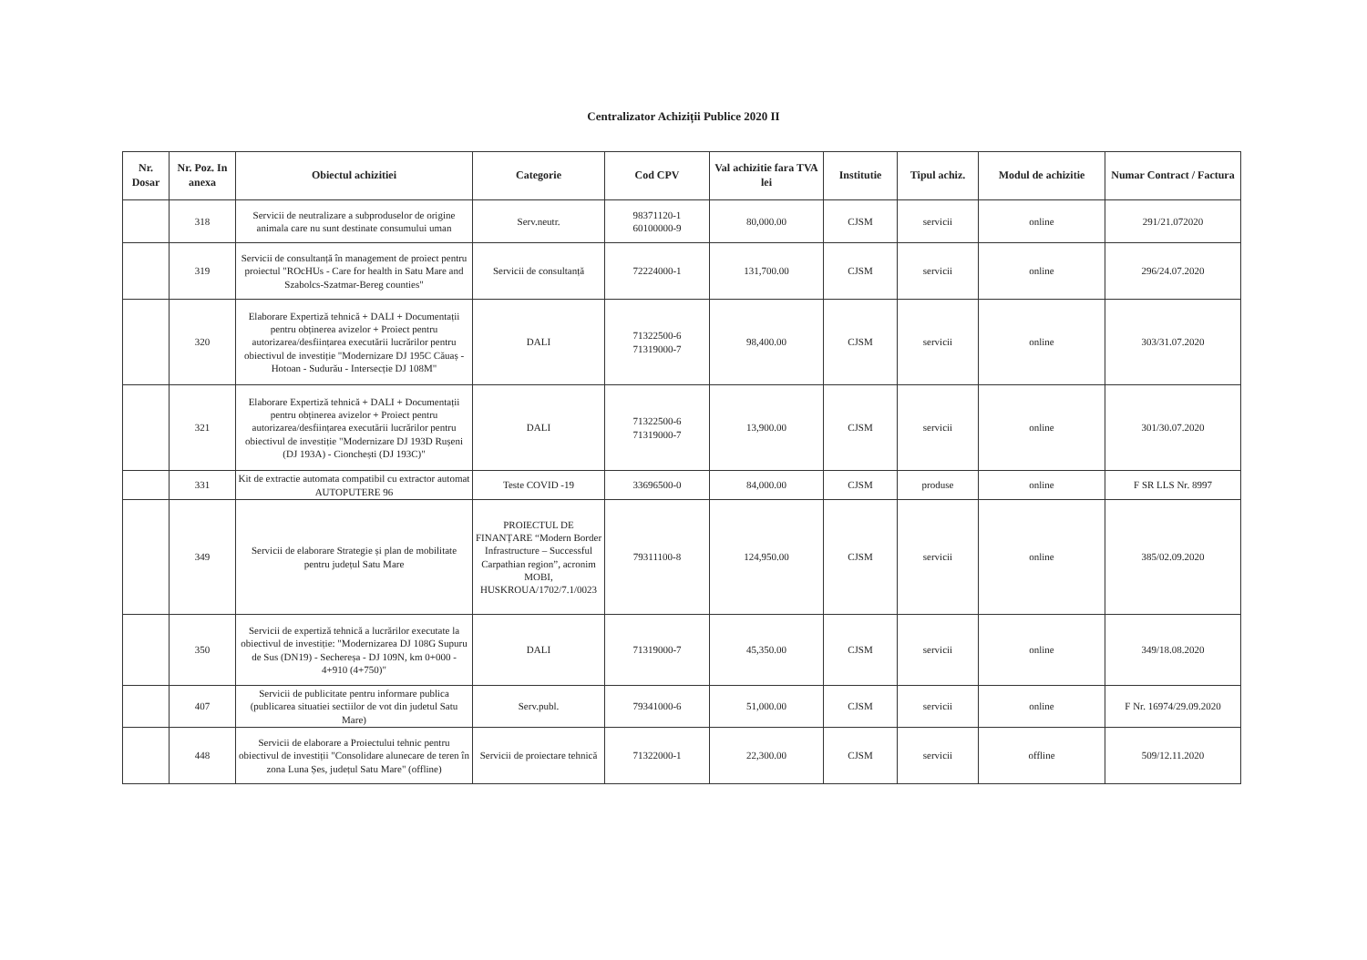Centralizator Achiziții Publice 2020 II
| Nr. Dosar | Nr. Poz. In anexa | Obiectul achizitiei | Categorie | Cod CPV | Val achizitie fara TVA lei | Institutie | Tipul achiz. | Modul de achizitie | Numar Contract / Factura |
| --- | --- | --- | --- | --- | --- | --- | --- | --- | --- |
| | 318 | Servicii de neutralizare a subproduselor de origine animala care nu sunt destinate consumului uman | Serv.neutr. | 98371120-1 60100000-9 | 80,000.00 | CJSM | servicii | online | 291/21.072020 |
| | 319 | Servicii de consultanță în management de proiect pentru proiectul "ROcHUs - Care for health in Satu Mare and Szabolcs-Szatmar-Bereg counties" | Servicii de consultanță | 72224000-1 | 131,700.00 | CJSM | servicii | online | 296/24.07.2020 |
| | 320 | Elaborare Expertiză tehnică + DALI + Documentații pentru obținerea avizelor + Proiect pentru autorizarea/desființarea executării lucrărilor pentru obiectivul de investiție "Modernizare DJ 195C Căuaș - Hotoan - Sudurău - Intersecție DJ 108M" | DALI | 71322500-6 71319000-7 | 98,400.00 | CJSM | servicii | online | 303/31.07.2020 |
| | 321 | Elaborare Expertiză tehnică + DALI + Documentații pentru obținerea avizelor + Proiect pentru autorizarea/desființarea executării lucrărilor pentru obiectivul de investiție "Modernizare DJ 193D Rușeni (DJ 193A) - Cionchești (DJ 193C)" | DALI | 71322500-6 71319000-7 | 13,900.00 | CJSM | servicii | online | 301/30.07.2020 |
| | 331 | Kit de extractie automata compatibil cu extractor automat AUTOPUTERE 96 | Teste COVID -19 | 33696500-0 | 84,000.00 | CJSM | produse | online | F SR LLS Nr. 8997 |
| | 349 | Servicii de elaborare Strategie și plan de mobilitate pentru județul Satu Mare | PROIECTUL DE FINANȚARE “Modern Border Infrastructure – Successful Carpathian region”, acronim MOBI, HUSKROUA/1702/7.1/0023 | 79311100-8 | 124,950.00 | CJSM | servicii | online | 385/02.09.2020 |
| | 350 | Servicii de expertiză tehnică a lucrărilor executate la obiectivul de investiție: "Modernizarea DJ 108G Supuru de Sus (DN19) - Sechereșa - DJ 109N, km 0+000 - 4+910 (4+750)" | DALI | 71319000-7 | 45,350.00 | CJSM | servicii | online | 349/18.08.2020 |
| | 407 | Servicii de publicitate pentru informare publica (publicarea situatiei sectiilor de vot din judetul Satu Mare) | Serv.publ. | 79341000-6 | 51,000.00 | CJSM | servicii | online | F Nr. 16974/29.09.2020 |
| | 448 | Servicii de elaborare a Proiectului tehnic pentru obiectivul de investiții "Consolidare alunecare de teren în zona Luna Șes, județul Satu Mare" (offline) | Servicii de proiectare tehnică | 71322000-1 | 22,300.00 | CJSM | servicii | offline | 509/12.11.2020 |